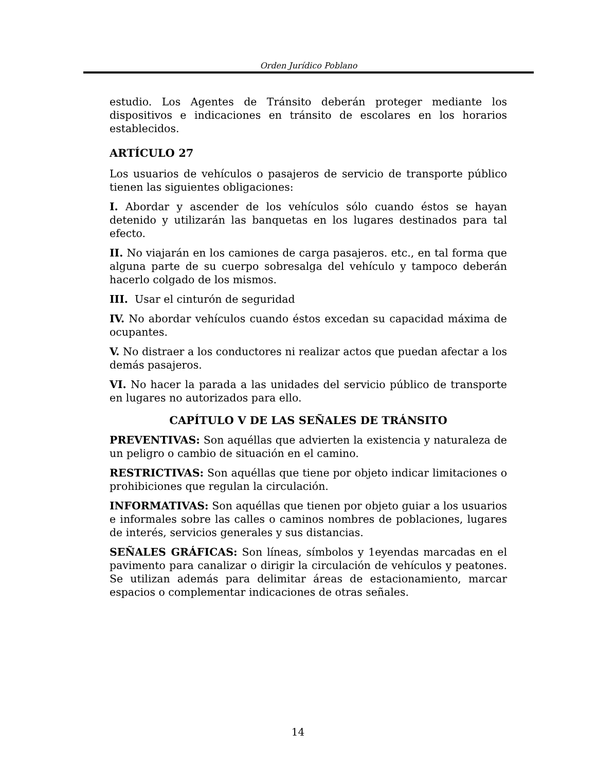Orden Jurídico Poblano
estudio. Los Agentes de Tránsito deberán proteger mediante los dispositivos e indicaciones en tránsito de escolares en los horarios establecidos.
ARTÍCULO 27
Los usuarios de vehículos o pasajeros de servicio de transporte público tienen las siguientes obligaciones:
I. Abordar y ascender de los vehículos sólo cuando éstos se hayan detenido y utilizarán las banquetas en los lugares destinados para tal efecto.
II. No viajarán en los camiones de carga pasajeros. etc., en tal forma que alguna parte de su cuerpo sobresalga del vehículo y tampoco deberán hacerlo colgado de los mismos.
III. Usar el cinturón de seguridad
IV. No abordar vehículos cuando éstos excedan su capacidad máxima de ocupantes.
V. No distraer a los conductores ni realizar actos que puedan afectar a los demás pasajeros.
VI. No hacer la parada a las unidades del servicio público de transporte en lugares no autorizados para ello.
CAPÍTULO V DE LAS SEÑALES DE TRÁNSITO
PREVENTIVAS: Son aquéllas que advierten la existencia y naturaleza de un peligro o cambio de situación en el camino.
RESTRICTIVAS: Son aquéllas que tiene por objeto indicar limitaciones o prohibiciones que regulan la circulación.
INFORMATIVAS: Son aquéllas que tienen por objeto guiar a los usuarios e informales sobre las calles o caminos nombres de poblaciones, lugares de interés, servicios generales y sus distancias.
SEÑALES GRÁFICAS: Son líneas, símbolos y 1eyendas marcadas en el pavimento para canalizar o dirigir la circulación de vehículos y peatones. Se utilizan además para delimitar áreas de estacionamiento, marcar espacios o complementar indicaciones de otras señales.
14